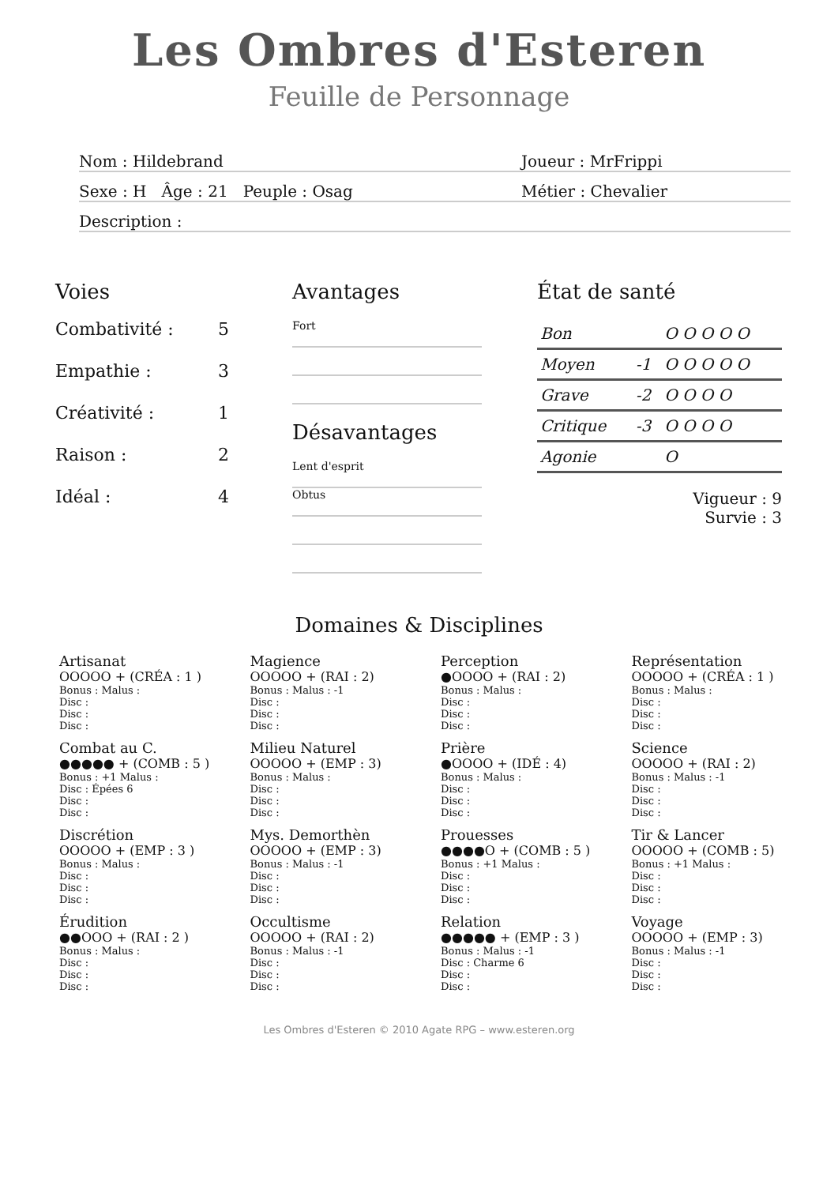Les Ombres d'Esteren
Feuille de Personnage
Nom : Hildebrand
Joueur : MrFrippi
Sexe : H Âge : 21 Peuple : Osag
Métier : Chevalier
Description :
Voies
Combativité : 5
Empathie : 3
Créativité : 1
Raison : 2
Idéal : 4
Avantages
Fort
Désavantages
Lent d'esprit
Obtus
État de santé
| Bon | | O O O O O |
| Moyen | -1 | O O O O O |
| Grave | -2 | O O O O |
| Critique | -3 | O O O O |
| Agonie | | O |
Vigueur : 9
Survie : 3
Domaines & Disciplines
Artisanat
OOOOO + (CRÉA : 1 )
Bonus : Malus :
Disc :
Disc :
Disc :
Magience
OOOOO + (RAI : 2)
Bonus : Malus : -1
Disc :
Disc :
Disc :
Perception
●OOOO + (RAI : 2)
Bonus : Malus :
Disc :
Disc :
Disc :
Représentation
OOOOO + (CRÉA : 1 )
Bonus : Malus :
Disc :
Disc :
Disc :
Combat au C.
●●●●● + (COMB : 5 )
Bonus : +1 Malus :
Disc : Épées 6
Disc :
Disc :
Milieu Naturel
OOOOO + (EMP : 3)
Bonus : Malus :
Disc :
Disc :
Disc :
Prière
●OOOO + (IDÉ : 4)
Bonus : Malus :
Disc :
Disc :
Disc :
Science
OOOOO + (RAI : 2)
Bonus : Malus : -1
Disc :
Disc :
Disc :
Discrétion
OOOOO + (EMP : 3 )
Bonus : Malus :
Disc :
Disc :
Disc :
Mys. Demorthèn
OOOOO + (EMP : 3)
Bonus : Malus : -1
Disc :
Disc :
Disc :
Prouesses
●●●●O + (COMB : 5 )
Bonus : +1 Malus :
Disc :
Disc :
Disc :
Tir & Lancer
OOOOO + (COMB : 5)
Bonus : +1 Malus :
Disc :
Disc :
Disc :
Érudition
●●OOO + (RAI : 2 )
Bonus : Malus :
Disc :
Disc :
Disc :
Occultisme
OOOOO + (RAI : 2)
Bonus : Malus : -1
Disc :
Disc :
Disc :
Relation
●●●●● + (EMP : 3 )
Bonus : Malus : -1
Disc : Charme 6
Disc :
Disc :
Voyage
OOOOO + (EMP : 3)
Bonus : Malus : -1
Disc :
Disc :
Disc :
Les Ombres d'Esteren © 2010 Agate RPG – www.esteren.org